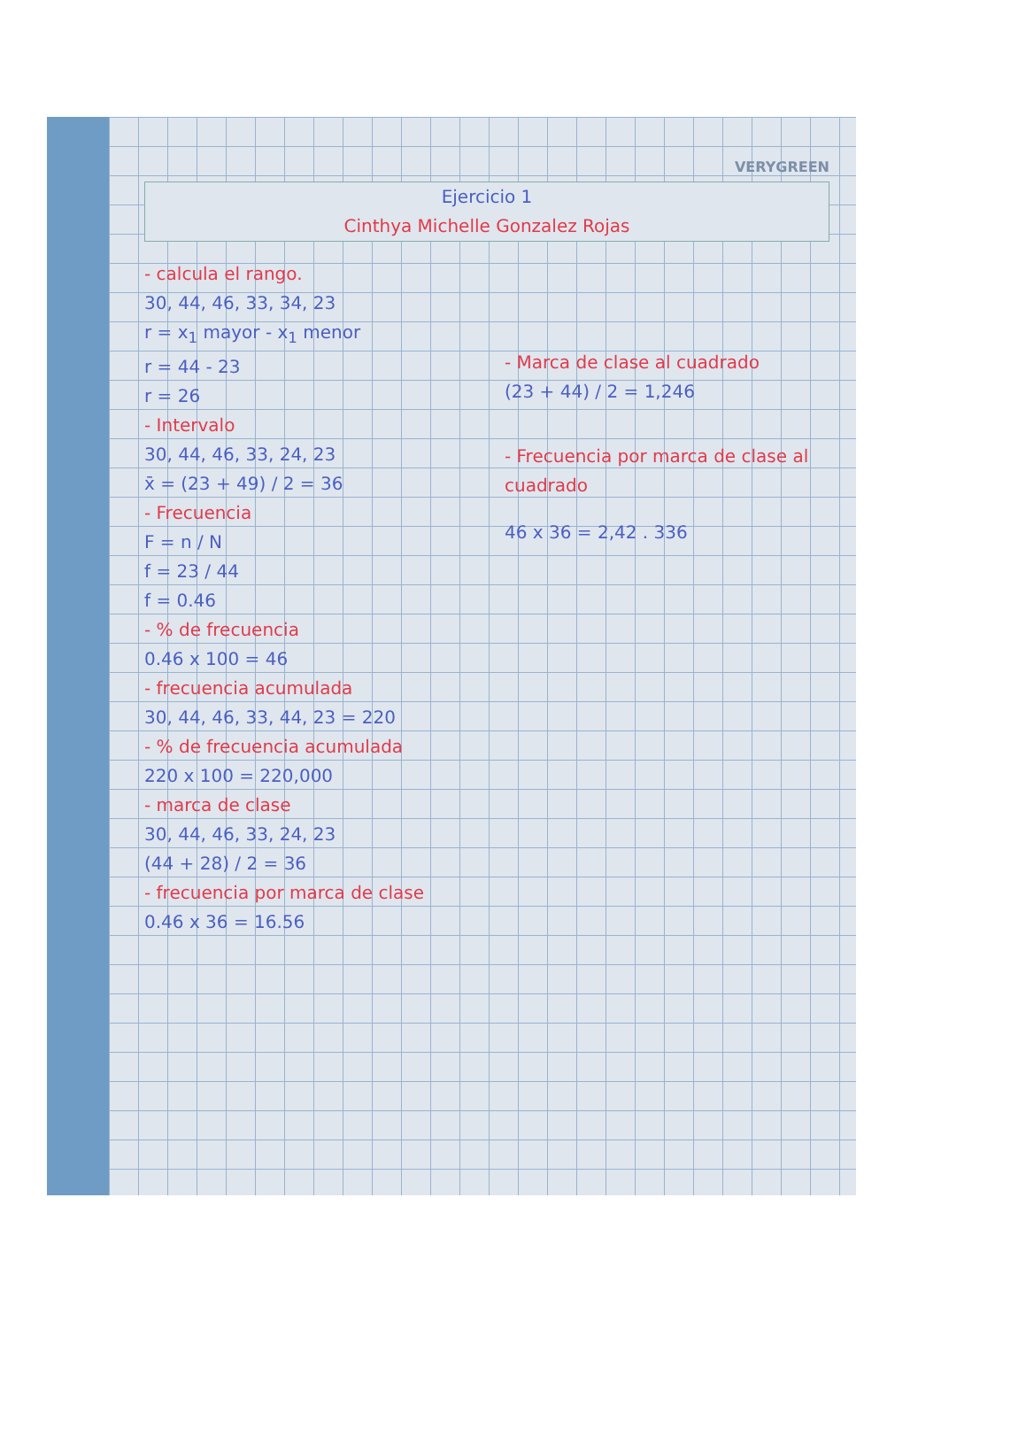VERYGREEN
Ejercicio 1
Cinthya Michelle Gonzalez Rojas
- calcula el rango.
30, 44, 46, 33, 34, 23
r = x<sub>1</sub> mayor - x<sub>1</sub> menor
r = 44 - 23
r = 26
- Intervalo
30, 44, 46, 33, 24, 23
x̄ = (23 + 49) / 2 = 36
- Frecuencia
F = n / N
f = 23 / 44
f = 0.46
- % de frecuencia
0.46 x 100 = 46
- frecuencia acumulada
30, 44, 46, 33, 44, 23 = 220
- % de frecuencia acumulada
220 x 100 = 220,000
- marca de clase
30, 44, 46, 33, 24, 23
(44 + 28) / 2 = 36
- frecuencia por marca de clase
0.46 x 36 = 16.56
- Marca de clase al cuadrado
(23 + 44) / 2 = 1,246
- Frecuencia por marca de clase al cuadrado
46 x 36 = 2,42 . 336